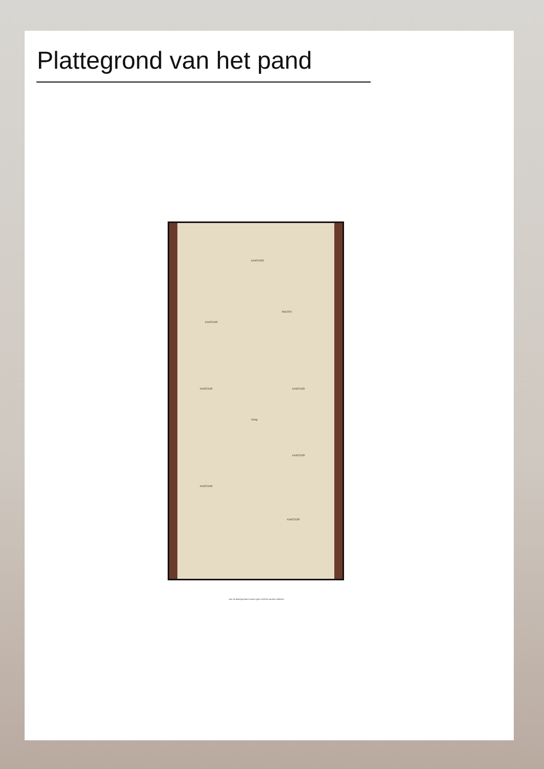Plattegrond van het pand
KANTOOR
KANTOOR
PANTRY
KANTOOR KANTOOR
Gang
KANTOOR
KANTOOR
KANTOOR
Aan de plattegronden kunnen geen rechten worden ontleend